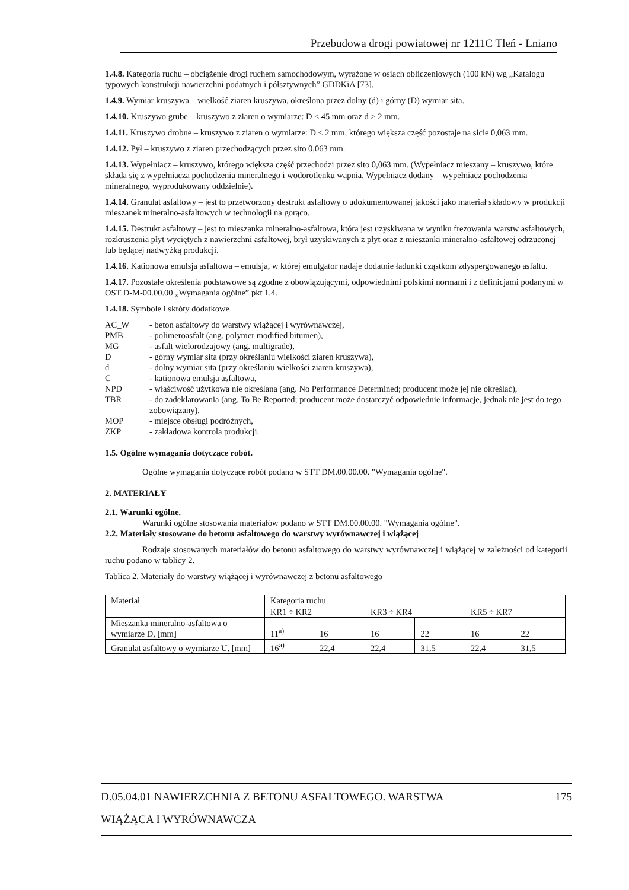Przebudowa drogi powiatowej nr 1211C Tleń - Lniano
1.4.8. Kategoria ruchu – obciążenie drogi ruchem samochodowym, wyrażone w osiach obliczeniowych (100 kN) wg „Katalogu typowych konstrukcji nawierzchni podatnych i półsztywnych” GDDKiA [73].
1.4.9. Wymiar kruszywa – wielkość ziaren kruszywa, określona przez dolny (d) i górny (D) wymiar sita.
1.4.10. Kruszywo grube – kruszywo z ziaren o wymiarze: D ≤ 45 mm oraz d > 2 mm.
1.4.11. Kruszywo drobne – kruszywo z ziaren o wymiarze: D ≤ 2 mm, którego większa część pozostaje na sicie 0,063 mm.
1.4.12. Pył – kruszywo z ziaren przechodzących przez sito 0,063 mm.
1.4.13. Wypełniacz – kruszywo, którego większa część przechodzi przez sito 0,063 mm. (Wypełniacz mieszany – kruszywo, które składa się z wypełniacza pochodzenia mineralnego i wodorotlenku wapnia. Wypełniacz dodany – wypełniacz pochodzenia mineralnego, wyprodukowany oddzielnie).
1.4.14. Granulat asfaltowy – jest to przetworzony destrukt asfaltowy o udokumentowanej jakości jako materiał składowy w produkcji mieszanek mineralno-asfaltowych w technologii na gorąco.
1.4.15. Destrukt asfaltowy – jest to mieszanka mineralno-asfaltowa, która jest uzyskiwana w wyniku frezowania warstw asfaltowych, rozkruszenia płyt wyciętych z nawierzchni asfaltowej, brył uzyskiwanych z płyt oraz z mieszanki mineralno-asfaltowej odrzuconej lub będącej nadwyżką produkcji.
1.4.16. Kationowa emulsja asfaltowa – emulsja, w której emulgator nadaje dodatnie ładunki cząstkom zdyspergowanego asfaltu.
1.4.17. Pozostałe określenia podstawowe są zgodne z obowiązującymi, odpowiednimi polskimi normami i z definicjami podanymi w OST D-M-00.00.00 „Wymagania ogólne” pkt 1.4.
1.4.18. Symbole i skróty dodatkowe
AC_W - beton asfaltowy do warstwy wiążącej i wyrównawczej,
PMB - polimeroasfalt (ang. polymer modified bitumen),
MG - asfalt wielorodzajowy (ang. multigrade),
D - górny wymiar sita (przy określaniu wielkości ziaren kruszywa),
d - dolny wymiar sita (przy określaniu wielkości ziaren kruszywa),
C - kationowa emulsja asfaltowa,
NPD - właściwość użytkowa nie określana (ang. No Performance Determined; producent może jej nie określać),
TBR - do zadeklarowania (ang. To Be Reported; producent może dostarczyć odpowiednie informacje, jednak nie jest do tego zobowiązany),
MOP - miejsce obsługi podróżnych,
ZKP - zakładowa kontrola produkcji.
1.5. Ogólne wymagania dotyczące robót.
Ogólne wymagania dotyczące robót podano w STT DM.00.00.00. "Wymagania ogólne".
2. MATERIAŁY
2.1. Warunki ogólne.
Warunki ogólne stosowania materiałów podano w STT DM.00.00.00. "Wymagania ogólne".
2.2. Materiały stosowane do betonu asfaltowego do warstwy wyrównawczej i wiążącej
Rodzaje stosowanych materiałów do betonu asfaltowego do warstwy wyrównawczej i wiążącej w zależności od kategorii ruchu podano w tablicy 2.
Tablica 2. Materiały do warstwy wiążącej i wyrównawczej z betonu asfaltowego
| Materiał | Kategoria ruchu | | | | | |
| | KR1 ÷ KR2 | | KR3 ÷ KR4 | | KR5 ÷ KR7 | |
| Mieszanka mineralno-asfaltowa o wymiarze D, [mm] | 11<sup>a)</sup> | 16 | 16 | 22 | 16 | 22 |
| Granulat asfaltowy o wymiarze U, [mm] | 16<sup>a)</sup> | 22,4 | 22,4 | 31,5 | 22,4 | 31,5 |
D.05.04.01 NAWIERZCHNIA Z BETONU ASFALTOWEGO. WARSTWA 175
WIĄŻĄCA I WYRÓWNAWCZA